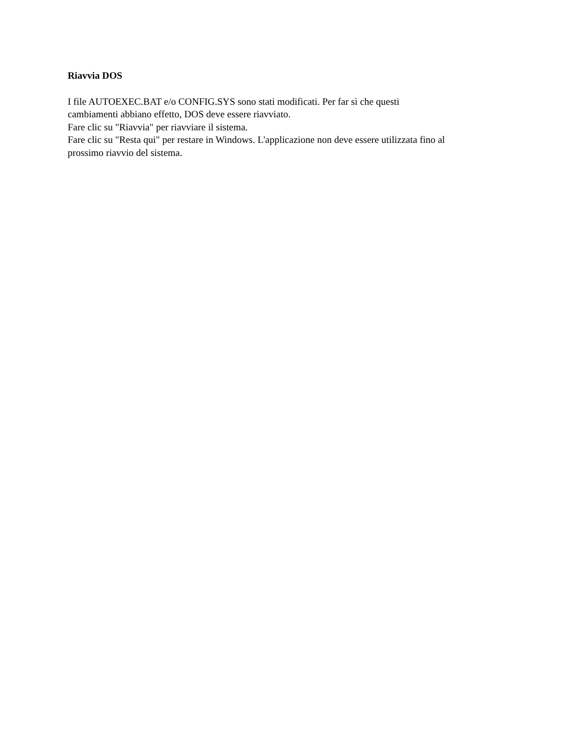Riavvia DOS
I file AUTOEXEC.BAT e/o CONFIG.SYS sono stati modificati. Per far sì che questi
cambiamenti abbiano effetto, DOS deve essere riavviato.
Fare clic su "Riavvia" per riavviare il sistema.
Fare clic su "Resta qui" per restare in Windows. L'applicazione non deve essere utilizzata fino al
prossimo riavvio del sistema.